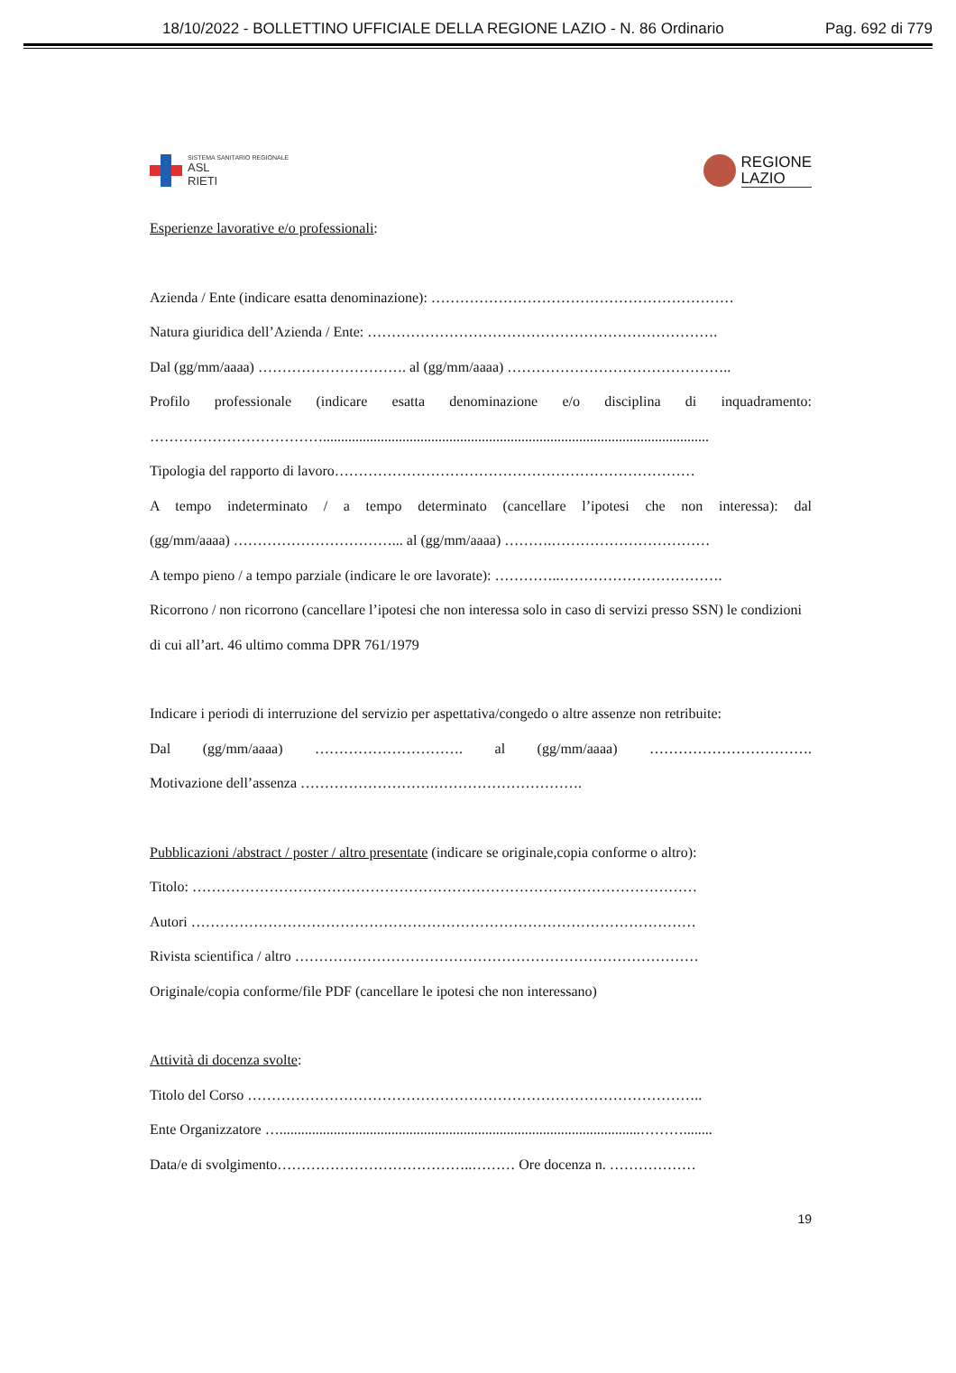18/10/2022 - BOLLETTINO UFFICIALE DELLA REGIONE LAZIO - N. 86 Ordinario Pag. 692 di 779
SISTEMA SANITARIO REGIONALE
ASL
RIETI
REGIONE
LAZIO
Esperienze lavorative e/o professionali:
Azienda / Ente (indicare esatta denominazione): ………………………………………………………
Natura giuridica dell’Azienda / Ente: ……………………………………………………………….
Dal (gg/mm/aaaa) …………………………. al (gg/mm/aaaa) ………………………………………..
Profilo professionale (indicare esatta denominazione e/o disciplina di inquadramento:
………………………………...........................................................................................................
Tipologia del rapporto di lavoro…………………………………………………………………
A tempo indeterminato / a tempo determinato (cancellare l’ipotesi che non interessa): dal
(gg/mm/aaaa) ……………………………... al (gg/mm/aaaa) ……….……………………………
A tempo pieno / a tempo parziale (indicare le ore lavorate): …………..…………………………….
Ricorrono / non ricorrono (cancellare l’ipotesi che non interessa solo in caso di servizi presso SSN) le condizioni di cui all’art. 46 ultimo comma DPR 761/1979
Indicare i periodi di interruzione del servizio per aspettativa/congedo o altre assenze non retribuite:
Dal (gg/mm/aaaa) …………………………. al (gg/mm/aaaa) …………………………….
Motivazione dell’assenza ……………………….………………………….
Pubblicazioni /abstract / poster / altro presentate (indicare se originale,copia conforme o altro):
Titolo: ……………………………………………………………………………………………
Autori ……………………………………………………………………………………………
Rivista scientifica / altro …………………………………………………………………………
Originale/copia conforme/file PDF (cancellare le ipotesi che non interessano)
Attività di docenza svolte:
Titolo del Corso …………………………………………………………………………………..
Ente Organizzatore …....................................................................................................………........
Data/e di svolgimento…………………………………..……… Ore docenza n. ………………
19